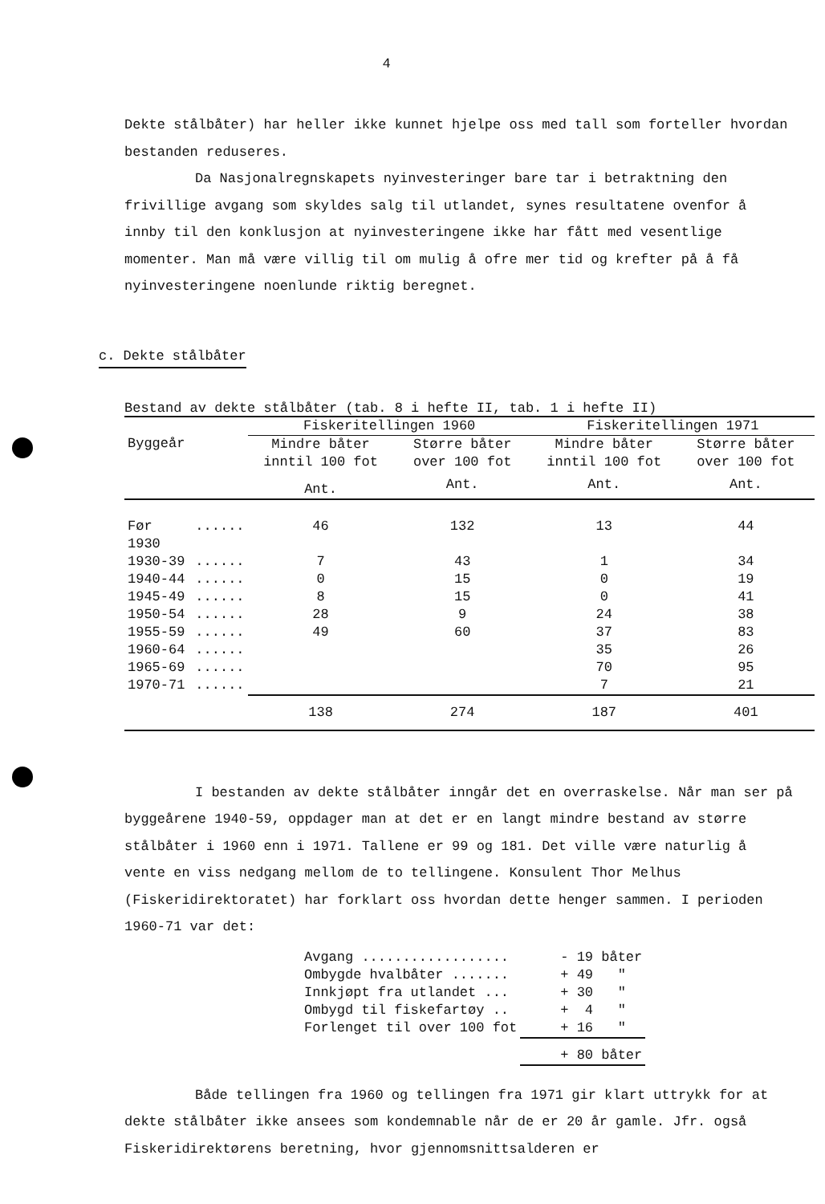4
Dekte stålbåter) har heller ikke kunnet hjelpe oss med tall som forteller hvordan bestanden reduseres.
Da Nasjonalregnskapets nyinvesteringer bare tar i betraktning den frivillige avgang som skyldes salg til utlandet, synes resultatene ovenfor å innby til den konklusjon at nyinvesteringene ikke har fått med vesentlige momenter. Man må være villig til om mulig å ofre mer tid og krefter på å få nyinvesteringene noenlunde riktig beregnet.
c. Dekte stålbåter
Bestand av dekte stålbåter (tab. 8 i hefte II, tab. 1 i hefte II)
| Byggeår | | Fiskeritellingen 1960 | | Fiskeritellingen 1971 | |
| --- | --- | --- | --- | --- | --- |
| | | Mindre båter inntil 100 fot | Større båter over 100 fot | Mindre båter inntil 100 fot | Større båter over 100 fot |
| | | Ant. | Ant. | Ant. | Ant. |
| Før 1930 | ...... | 46 | 132 | 13 | 44 |
| 1930-39 | ...... | 7 | 43 | 1 | 34 |
| 1940-44 | ...... | 0 | 15 | 0 | 19 |
| 1945-49 | ...... | 8 | 15 | 0 | 41 |
| 1950-54 | ...... | 28 | 9 | 24 | 38 |
| 1955-59 | ...... | 49 | 60 | 37 | 83 |
| 1960-64 | ...... | | | 35 | 26 |
| 1965-69 | ...... | | | 70 | 95 |
| 1970-71 | ...... | | | 7 | 21 |
| | | 138 | 274 | 187 | 401 |
I bestanden av dekte stålbåter inngår det en overraskelse. Når man ser på byggeårene 1940-59, oppdager man at det er en langt mindre bestand av større stålbåter i 1960 enn i 1971. Tallene er 99 og 181. Det ville være naturlig å vente en viss nedgang mellom de to tellingene. Konsulent Thor Melhus (Fiskeridirektoratet) har forklart oss hvordan dette henger sammen. I perioden 1960-71 var det:
| Avgang .................. | - 19 båter |
| Ombygde hvalbåter ....... | + 49 " |
| Innkjøpt fra utlandet ... | + 30 " |
| Ombygd til fiskefartøy .. | + 4 " |
| Forlenget til over 100 fot | + 16 " |
| | + 80 båter |
Både tellingen fra 1960 og tellingen fra 1971 gir klart uttrykk for at dekte stålbåter ikke ansees som kondemnable når de er 20 år gamle. Jfr. også Fiskeridirektørens beretning, hvor gjennomsnittsalderen er